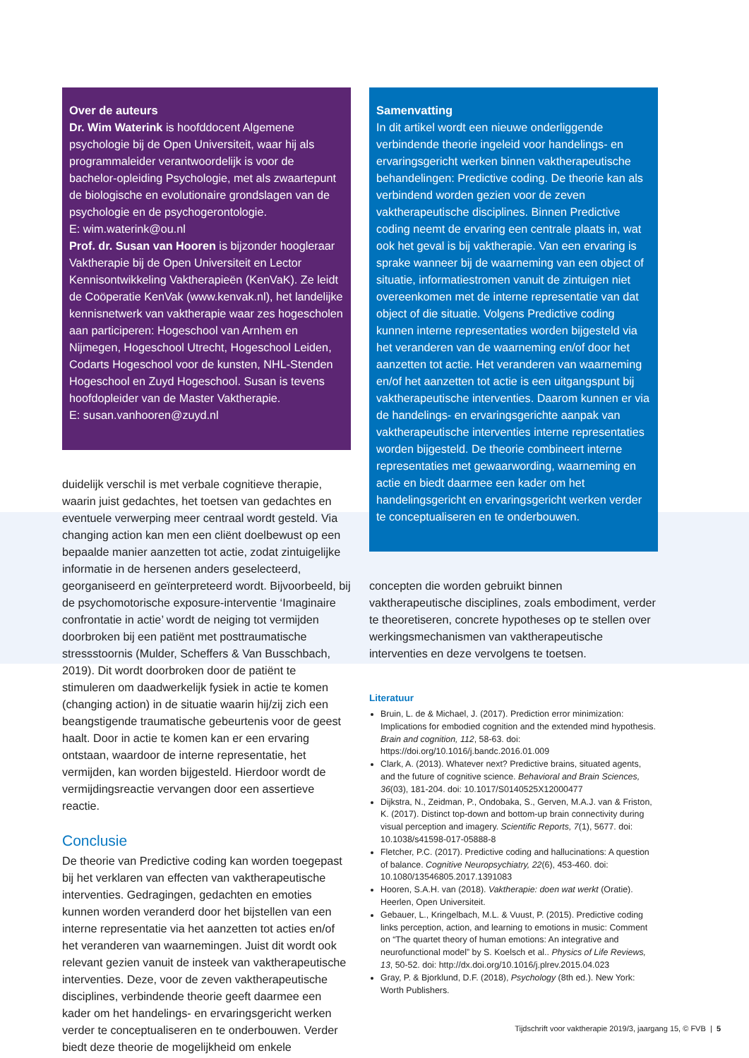Over de auteurs
Dr. Wim Waterink is hoofddocent Algemene psychologie bij de Open Universiteit, waar hij als programmaleider verantwoordelijk is voor de bachelor-opleiding Psychologie, met als zwaartepunt de biologische en evolutionaire grondslagen van de psychologie en de psychogerontologie.
E: wim.waterink@ou.nl
Prof. dr. Susan van Hooren is bijzonder hoogleraar Vaktherapie bij de Open Universiteit en Lector Kennisontwikkeling Vaktherapieën (KenVaK). Ze leidt de Coöperatie KenVak (www.kenvak.nl), het landelijke kennisnetwerk van vaktherapie waar zes hogescholen aan participeren: Hogeschool van Arnhem en Nijmegen, Hogeschool Utrecht, Hogeschool Leiden, Codarts Hogeschool voor de kunsten, NHL-Stenden Hogeschool en Zuyd Hogeschool. Susan is tevens hoofdopleider van de Master Vaktherapie.
E: susan.vanhooren@zuyd.nl
duidelijk verschil is met verbale cognitieve therapie, waarin juist gedachtes, het toetsen van gedachtes en eventuele verwerping meer centraal wordt gesteld. Via changing action kan men een cliënt doelbewust op een bepaalde manier aanzetten tot actie, zodat zintuigelijke informatie in de hersenen anders geselecteerd, georganiseerd en geïnterpreteerd wordt. Bijvoorbeeld, bij de psychomotorische exposure-interventie ‘Imaginaire confrontatie in actie’ wordt de neiging tot vermijden doorbroken bij een patiënt met posttraumatische stressstoornis (Mulder, Scheffers & Van Busschbach, 2019). Dit wordt doorbroken door de patiënt te stimuleren om daadwerkelijk fysiek in actie te komen (changing action) in de situatie waarin hij/zij zich een beangstigende traumatische gebeurtenis voor de geest haalt. Door in actie te komen kan er een ervaring ontstaan, waardoor de interne representatie, het vermijden, kan worden bijgesteld. Hierdoor wordt de vermijdingsreactie vervangen door een assertieve reactie.
Conclusie
De theorie van Predictive coding kan worden toegepast bij het verklaren van effecten van vaktherapeutische interventies. Gedragingen, gedachten en emoties kunnen worden veranderd door het bijstellen van een interne representatie via het aanzetten tot acties en/of het veranderen van waarnemingen. Juist dit wordt ook relevant gezien vanuit de insteek van vaktherapeutische interventies. Deze, voor de zeven vaktherapeutische disciplines, verbindende theorie geeft daarmee een kader om het handelings- en ervaringsgericht werken verder te conceptualiseren en te onderbouwen. Verder biedt deze theorie de mogelijkheid om enkele
Samenvatting
In dit artikel wordt een nieuwe onderliggende verbindende theorie ingeleid voor handelings- en ervaringsgericht werken binnen vaktherapeutische behandelingen: Predictive coding. De theorie kan als verbindend worden gezien voor de zeven vaktherapeutische disciplines. Binnen Predictive coding neemt de ervaring een centrale plaats in, wat ook het geval is bij vaktherapie. Van een ervaring is sprake wanneer bij de waarneming van een object of situatie, informatiestromen vanuit de zintuigen niet overeenkomen met de interne representatie van dat object of die situatie. Volgens Predictive coding kunnen interne representaties worden bijgesteld via het veranderen van de waarneming en/of door het aanzetten tot actie. Het veranderen van waarneming en/of het aanzetten tot actie is een uitgangspunt bij vaktherapeutische interventies. Daarom kunnen er via de handelings- en ervaringsgerichte aanpak van vaktherapeutische interventies interne representaties worden bijgesteld. De theorie combineert interne representaties met gewaarwording, waarneming en actie en biedt daarmee een kader om het handelingsgericht en ervaringsgericht werken verder te conceptualiseren en te onderbouwen.
concepten die worden gebruikt binnen vaktherapeutische disciplines, zoals embodiment, verder te theoretiseren, concrete hypotheses op te stellen over werkingsmechanismen van vaktherapeutische interventies en deze vervolgens te toetsen.
Literatuur
Bruin, L. de & Michael, J. (2017). Prediction error minimization: Implications for embodied cognition and the extended mind hypothesis. Brain and cognition, 112, 58-63. doi: https://doi.org/10.1016/j.bandc.2016.01.009
Clark, A. (2013). Whatever next? Predictive brains, situated agents, and the future of cognitive science. Behavioral and Brain Sciences, 36(03), 181-204. doi: 10.1017/S0140525X12000477
Dijkstra, N., Zeidman, P., Ondobaka, S., Gerven, M.A.J. van & Friston, K. (2017). Distinct top-down and bottom-up brain connectivity during visual perception and imagery. Scientific Reports, 7(1), 5677. doi: 10.1038/s41598-017-05888-8
Fletcher, P.C. (2017). Predictive coding and hallucinations: A question of balance. Cognitive Neuropsychiatry, 22(6), 453-460. doi: 10.1080/13546805.2017.1391083
Hooren, S.A.H. van (2018). Vaktherapie: doen wat werkt (Oratie). Heerlen, Open Universiteit.
Gebauer, L., Kringelbach, M.L. & Vuust, P. (2015). Predictive coding links perception, action, and learning to emotions in music: Comment on “The quartet theory of human emotions: An integrative and neurofunctional model” by S. Koelsch et al.. Physics of Life Reviews, 13, 50-52. doi: http://dx.doi.org/10.1016/j.plrev.2015.04.023
Gray, P. & Bjorklund, D.F. (2018), Psychology (8th ed.). New York: Worth Publishers.
Tijdschrift voor vaktherapie 2019/3, jaargang 15, © FVB | 5